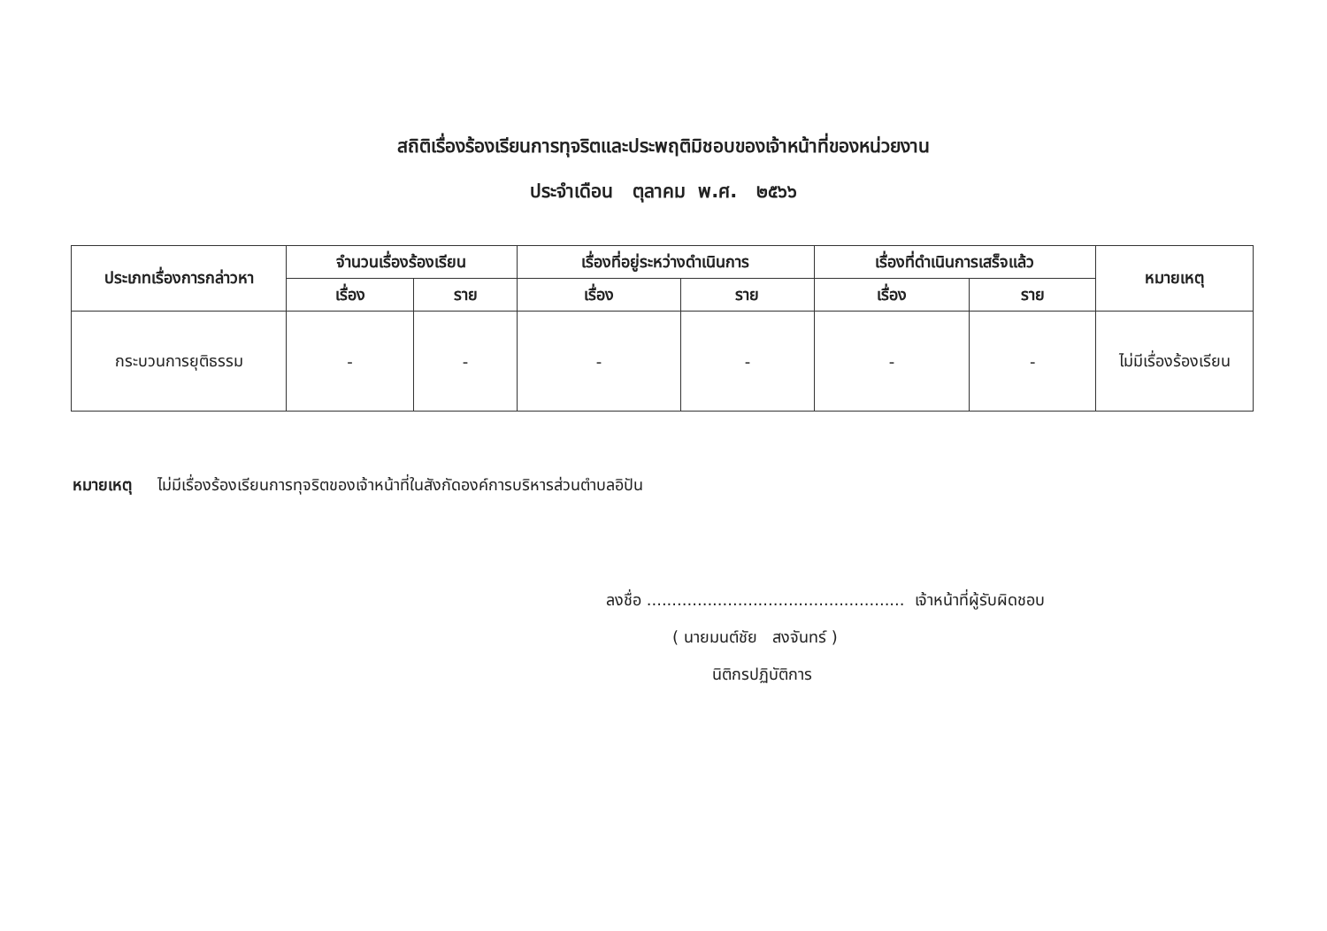สถิติเรื่องร้องเรียนการทุจริตและประพฤติมิชอบของเจ้าหน้าที่ของหน่วยงาน
ประจำเดือน ตุลาคม พ.ศ. ๒๕๖๖
| ประเภทเรื่องการกล่าวหา | จำนวนเรื่องร้องเรียน | | เรื่องที่อยู่ระหว่างดำเนินการ | | เรื่องที่ดำเนินการเสร็จแล้ว | | หมายเหตุ |
| --- | --- | --- | --- | --- | --- | --- | --- |
| | เรื่อง | ราย | เรื่อง | ราย | เรื่อง | ราย | |
| กระบวนการยุติธรรม | - | - | - | - | - | - | ไม่มีเรื่องร้องเรียน |
หมายเหตุ ไม่มีเรื่องร้องเรียนการทุจริตของเจ้าหน้าที่ในสังกัดองค์การบริหารส่วนตำบลอิปัน
ลงชื่อ ................................................... เจ้าหน้าที่ผู้รับผิดชอบ
( นายมนต์ชัย สงจันทร์ )
นิติกรปฏิบัติการ